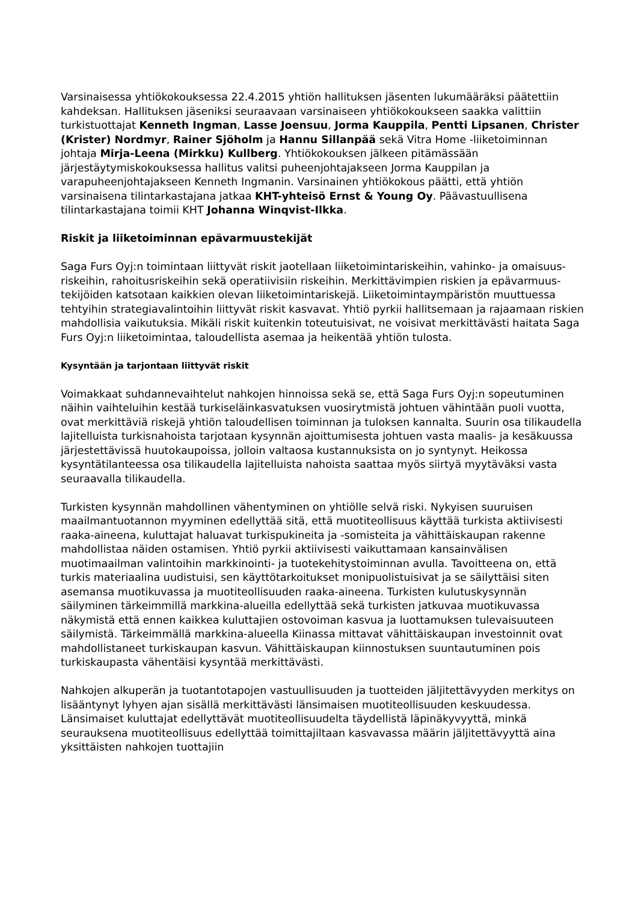Varsinaisessa yhtiökokouksessa 22.4.2015 yhtiön hallituksen jäsenten lukumääräksi päätettiin kahdeksan. Hallituksen jäseniksi seuraavaan varsinaiseen yhtiökokoukseen saakka valittiin turkistuottajat Kenneth Ingman, Lasse Joensuu, Jorma Kauppila, Pentti Lipsanen, Christer (Krister) Nordmyr, Rainer Sjöholm ja Hannu Sillanpää sekä Vitra Home -liiketoiminnan johtaja Mirja-Leena (Mirkku) Kullberg. Yhtiökokouksen jälkeen pitämässään järjestäytymiskokouksessa hallitus valitsi puheenjohtajakseen Jorma Kauppilan ja varapuheenjohtajakseen Kenneth Ingmanin. Varsinainen yhtiökokous päätti, että yhtiön varsinaisena tilintarkastajana jatkaa KHT-yhteisö Ernst & Young Oy. Päävastuullisena tilintarkastajana toimii KHT Johanna Winqvist-Ilkka.
Riskit ja liiketoiminnan epävarmuustekijät
Saga Furs Oyj:n toimintaan liittyvät riskit jaotellaan liiketoimintariskeihin, vahinko- ja omaisuus-riskeihin, rahoitusriskeihin sekä operatiivisiin riskeihin. Merkittävimpien riskien ja epävarmuus-tekijöiden katsotaan kaikkien olevan liiketoimintariskejä. Liiketoimintaympäristön muuttuessa tehtyihin strategiavalintoihin liittyvät riskit kasvavat. Yhtiö pyrkii hallitsemaan ja rajaamaan riskien mahdollisia vaikutuksia. Mikäli riskit kuitenkin toteutuisivat, ne voisivat merkittävästi haitata Saga Furs Oyj:n liiketoimintaa, taloudellista asemaa ja heikentää yhtiön tulosta.
Kysyntään ja tarjontaan liittyvät riskit
Voimakkaat suhdannevaihtelut nahkojen hinnoissa sekä se, että Saga Furs Oyj:n sopeutuminen näihin vaihteluihin kestää turkiseläinkasvatuksen vuosirytmistä johtuen vähintään puoli vuotta, ovat merkittäviä riskejä yhtiön taloudellisen toiminnan ja tuloksen kannalta. Suurin osa tilikaudella lajitelluista turkisnahoista tarjotaan kysynnän ajoittumisesta johtuen vasta maalis- ja kesäkuussa järjestettävissä huutokaupoissa, jolloin valtaosa kustannuksista on jo syntynyt. Heikossa kysyntätilanteessa osa tilikaudella lajitelluista nahoista saattaa myös siirtyä myytäväksi vasta seuraavalla tilikaudella.
Turkisten kysynnän mahdollinen vähentyminen on yhtiölle selvä riski. Nykyisen suuruisen maailmantuotannon myyminen edellyttää sitä, että muotiteollisuus käyttää turkista aktiivisesti raaka-aineena, kuluttajat haluavat turkispukineita ja -somisteita ja vähittäiskaupan rakenne mahdollistaa näiden ostamisen. Yhtiö pyrkii aktiivisesti vaikuttamaan kansainvälisen muotimaailman valintoihin markkinointi- ja tuotekehitystoiminnan avulla. Tavoitteena on, että turkis materiaalina uudistuisi, sen käyttötarkoitukset monipuolistuisivat ja se säilyttäisi siten asemansa muotikuvassa ja muotiteollisuuden raaka-aineena. Turkisten kulutuskysynnän säilyminen tärkeimmillä markkina-alueilla edellyttää sekä turkisten jatkuvaa muotikuvassa näkymistä että ennen kaikkea kuluttajien ostovoiman kasvua ja luottamuksen tulevaisuuteen säilymistä. Tärkeimmällä markkina-alueella Kiinassa mittavat vähittäiskaupan investoinnit ovat mahdollistaneet turkiskaupan kasvun. Vähittäiskaupan kiinnostuksen suuntautuminen pois turkiskaupasta vähentäisi kysyntää merkittävästi.
Nahkojen alkuperän ja tuotantotapojen vastuullisuuden ja tuotteiden jäljitettävyyden merkitys on lisääntynyt lyhyen ajan sisällä merkittävästi länsimaisen muotiteollisuuden keskuudessa. Länsimaiset kuluttajat edellyttävät muotiteollisuudelta täydellistä läpinäkyvyyttä, minkä seurauksena muotiteollisuus edellyttää toimittajiltaan kasvavassa määrin jäljitettävyyttä aina yksittäisten nahkojen tuottajiin